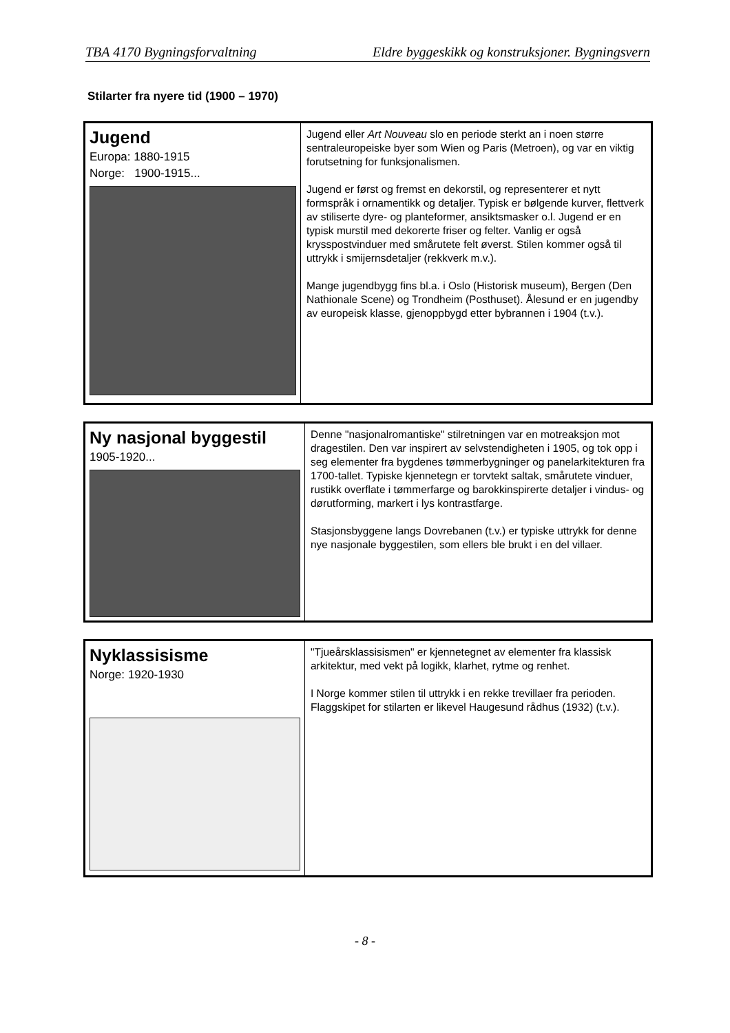TBA 4170 Bygningsforvaltning Eldre byggeskikk og konstruksjoner. Bygningsvern
Stilarter fra nyere tid (1900 – 1970)
| Jugend Europa: 1880-1915 Norge: 1900-1915... | Jugend eller Art Nouveau slo en periode sterkt an i noen større sentraleuropeiske byer som Wien og Paris (Metroen), og var en viktig forutsetning for funksjonalismen. Jugend er først og fremst en dekorstil, og representerer et nytt formspråk i ornamentikk og detaljer. Typisk er bølgende kurver, flettverk av stiliserte dyre- og planteformer, ansiktsmasker o.l. Jugend er en typisk murstil med dekorerte friser og felter. Vanlig er også krysspostvinduer med smårutete felt øverst. Stilen kommer også til uttrykk i smijernsdetaljer (rekkverk m.v.). Mange jugendbygg fins bl.a. i Oslo (Historisk museum), Bergen (Den Nathionale Scene) og Trondheim (Posthuset). Ålesund er en jugendby av europeisk klasse, gjenoppbygd etter bybrannen i 1904 (t.v.). |
| Ny nasjonal byggestil 1905-1920... | Denne "nasjonalromantiske" stilretningen var en motreaksjon mot dragestilen. Den var inspirert av selvstendigheten i 1905, og tok opp i seg elementer fra bygdenes tømmerbygninger og panelarkitekturen fra 1700-tallet. Typiske kjennetegn er torvtekt saltak, smårutete vinduer, rustikk overflate i tømmerfarge og barokkinspirerte detaljer i vindus- og dørutforming, markert i lys kontrastfarge. Stasjonsbyggene langs Dovrebanen (t.v.) er typiske uttrykk for denne nye nasjonale byggestilen, som ellers ble brukt i en del villaer. |
| Nyklassisisme Norge: 1920-1930 | "Tjueårsklassisismen" er kjennetegnet av elementer fra klassisk arkitektur, med vekt på logikk, klarhet, rytme og renhet. I Norge kommer stilen til uttrykk i en rekke trevillaer fra perioden. Flaggskipet for stilarten er likevel Haugesund rådhus (1932) (t.v.). |
- 8 -